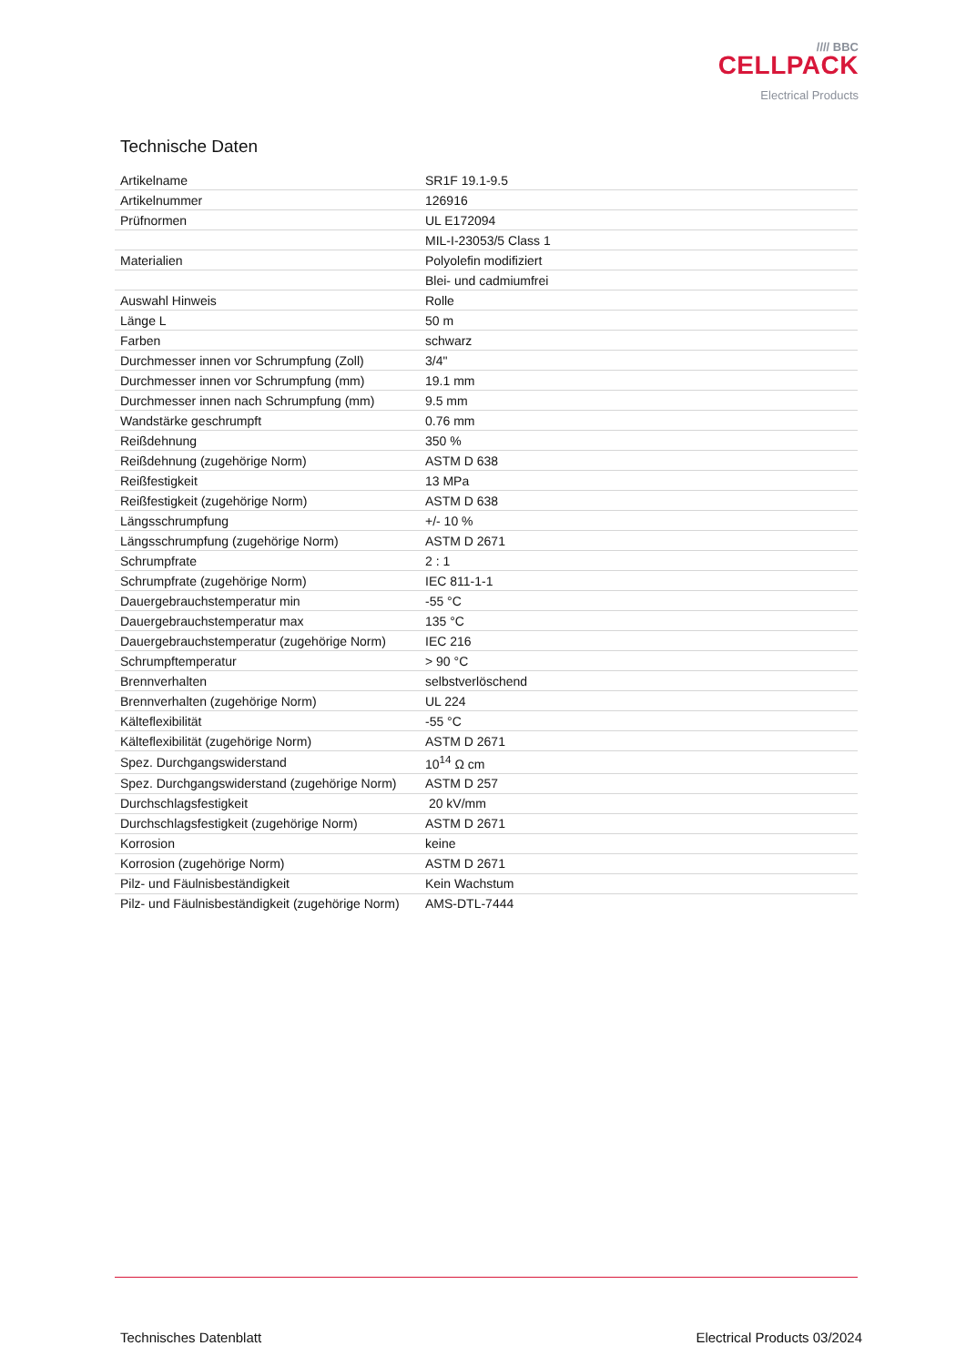//// BBC
CELLPACK
Electrical Products
Technische Daten
| Artikelname | SR1F 19.1-9.5 |
| Artikelnummer | 126916 |
| Prüfnormen | UL E172094 |
| | MIL-I-23053/5 Class 1 |
| Materialien | Polyolefin modifiziert |
| | Blei- und cadmiumfrei |
| Auswahl Hinweis | Rolle |
| Länge L | 50 m |
| Farben | schwarz |
| Durchmesser innen vor Schrumpfung (Zoll) | 3/4" |
| Durchmesser innen vor Schrumpfung (mm) | 19.1 mm |
| Durchmesser innen nach Schrumpfung (mm) | 9.5 mm |
| Wandstärke geschrumpft | 0.76 mm |
| Reißdehnung | 350 % |
| Reißdehnung (zugehörige Norm) | ASTM D 638 |
| Reißfestigkeit | 13 MPa |
| Reißfestigkeit (zugehörige Norm) | ASTM D 638 |
| Längsschrumpfung | +/- 10 % |
| Längsschrumpfung (zugehörige Norm) | ASTM D 2671 |
| Schrumpfrate | 2 : 1 |
| Schrumpfrate (zugehörige Norm) | IEC 811-1-1 |
| Dauergebrauchstemperatur min | -55 °C |
| Dauergebrauchstemperatur max | 135 °C |
| Dauergebrauchstemperatur (zugehörige Norm) | IEC 216 |
| Schrumpftemperatur | > 90 °C |
| Brennverhalten | selbstverlöschend |
| Brennverhalten (zugehörige Norm) | UL 224 |
| Kälteflexibilität | -55 °C |
| Kälteflexibilität (zugehörige Norm) | ASTM D 2671 |
| Spez. Durchgangswiderstand | 10<sup>14</sup> Ω cm |
| Spez. Durchgangswiderstand (zugehörige Norm) | ASTM D 257 |
| Durchschlagsfestigkeit | 20 kV/mm |
| Durchschlagsfestigkeit (zugehörige Norm) | ASTM D 2671 |
| Korrosion | keine |
| Korrosion (zugehörige Norm) | ASTM D 2671 |
| Pilz- und Fäulnisbeständigkeit | Kein Wachstum |
| Pilz- und Fäulnisbeständigkeit (zugehörige Norm) | AMS-DTL-7444 |
Technisches Datenblatt Electrical Products 03/2024